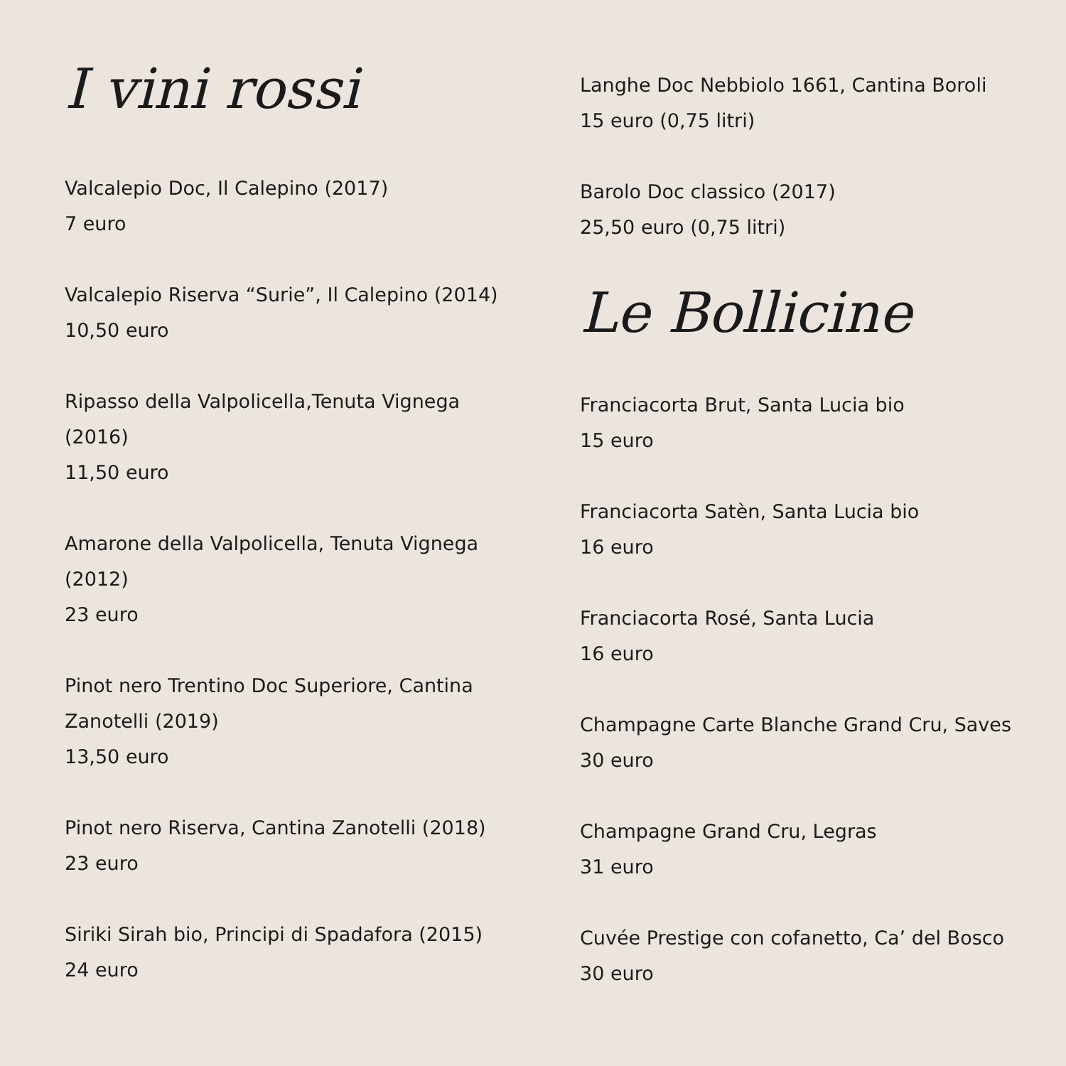I vini rossi
Valcalepio Doc, Il Calepino (2017)
7 euro
Valcalepio Riserva “Surie”, Il Calepino (2014)
10,50 euro
Ripasso della Valpolicella,Tenuta Vignega
(2016)
11,50 euro
Amarone della Valpolicella, Tenuta Vignega
(2012)
23 euro
Pinot nero Trentino Doc Superiore, Cantina
Zanotelli (2019)
13,50 euro
Pinot nero Riserva, Cantina Zanotelli (2018)
23 euro
Siriki Sirah bio, Principi di Spadafora (2015)
24 euro
Langhe Doc Nebbiolo 1661, Cantina Boroli
15 euro (0,75 litri)
Barolo Doc classico (2017)
25,50 euro (0,75 litri)
Le Bollicine
Franciacorta Brut, Santa Lucia bio
15 euro
Franciacorta Satèn, Santa Lucia bio
16 euro
Franciacorta Rosé, Santa Lucia
16 euro
Champagne Carte Blanche Grand Cru, Saves
30 euro
Champagne Grand Cru, Legras
31 euro
Cuvée Prestige con cofanetto, Ca’ del Bosco
30 euro